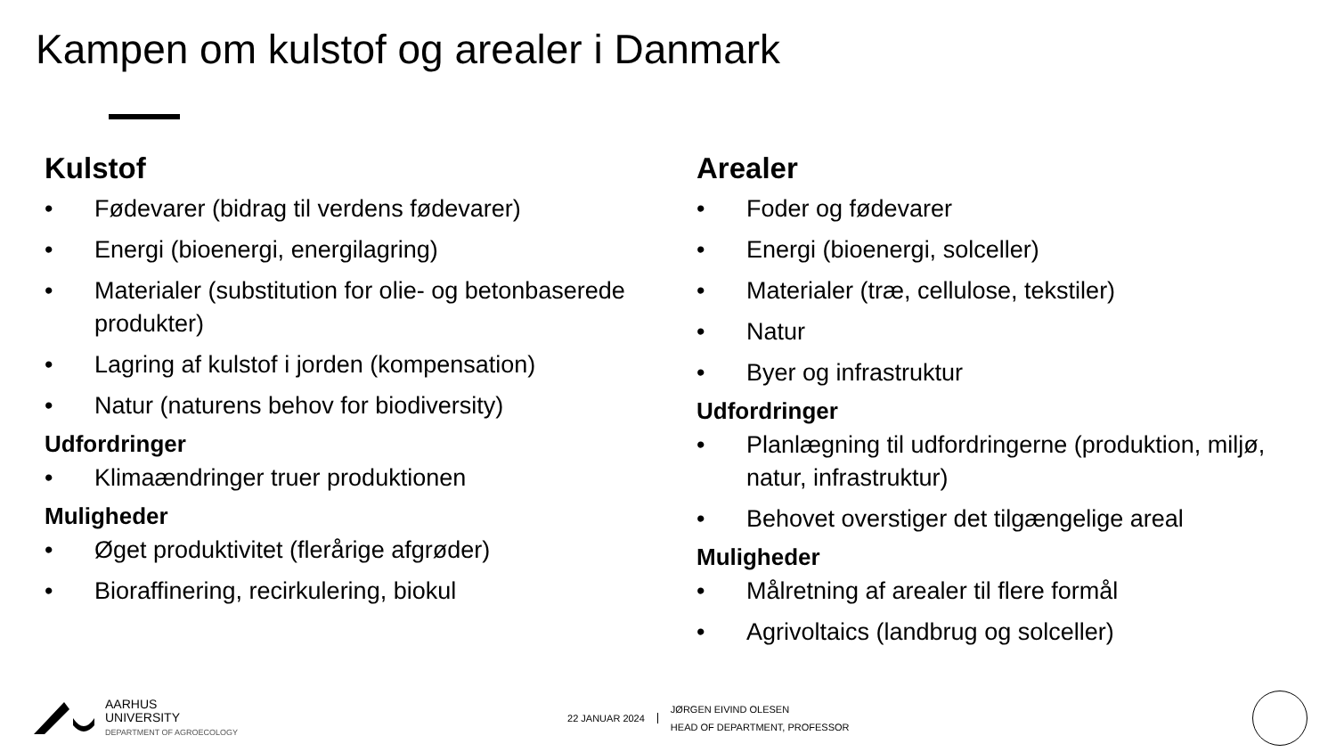Kampen om kulstof og arealer i Danmark
Kulstof
• Fødevarer (bidrag til verdens fødevarer)
• Energi (bioenergi, energilagring)
• Materialer (substitution for olie- og betonbaserede produkter)
• Lagring af kulstof i jorden (kompensation)
• Natur (naturens behov for biodiversity)
Udfordringer
• Klimaændringer truer produktionen
Muligheder
• Øget produktivitet (flerårige afgrøder)
• Bioraffinering, recirkulering, biokul
Arealer
• Foder og fødevarer
• Energi (bioenergi, solceller)
• Materialer (træ, cellulose, tekstiler)
• Natur
• Byer og infrastruktur
Udfordringer
• Planlægning til udfordringerne (produktion, miljø, natur, infrastruktur)
• Behovet overstiger det tilgængelige areal
Muligheder
• Målretning af arealer til flere formål
• Agrivoltaics (landbrug og solceller)
AARHUS
UNIVERSITY
DEPARTMENT OF AGROECOLOGY
22 JANUAR 2024
JØRGEN EIVIND OLESEN
HEAD OF DEPARTMENT, PROFESSOR